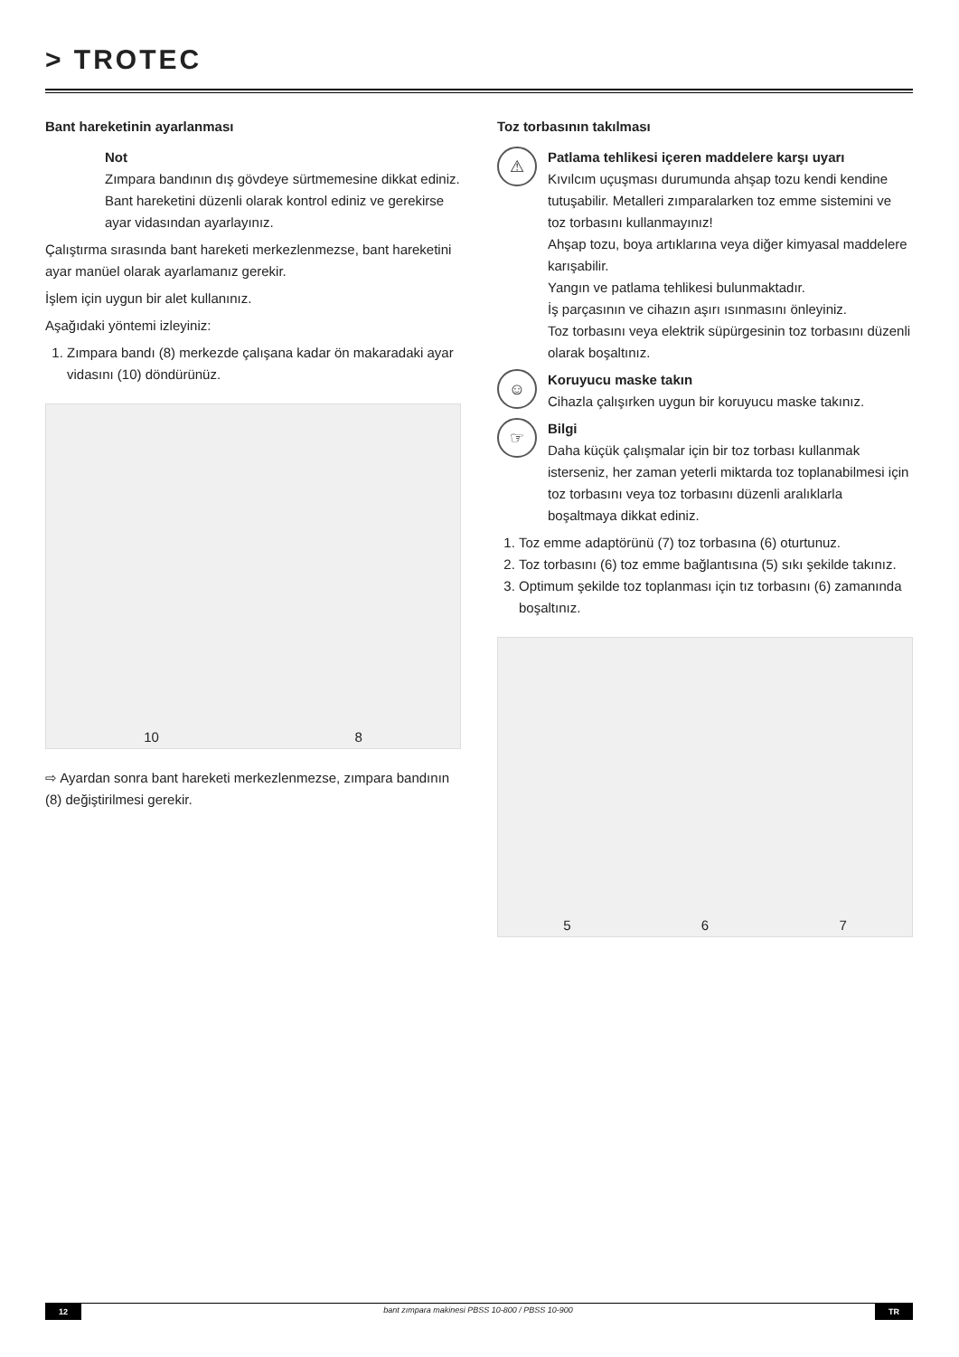> TROTEC
Bant hareketinin ayarlanması
Not
Zımpara bandının dış gövdeye sürtmemesine dikkat ediniz.
Bant hareketini düzenli olarak kontrol ediniz ve gerekirse ayar vidasından ayarlayınız.
Çalıştırma sırasında bant hareketi merkezlenmezse, bant hareketini ayar manüel olarak ayarlamanız gerekir.
İşlem için uygun bir alet kullanınız.
Aşağıdaki yöntemi izleyiniz:
1. Zımpara bandı (8) merkezde çalışana kadar ön makaradaki ayar vidasını (10) döndürünüz.
10 8
⇨ Ayardan sonra bant hareketi merkezlenmezse, zımpara bandının (8) değiştirilmesi gerekir.
Toz torbasının takılması
⚠
Patlama tehlikesi içeren maddelere karşı uyarı
Kıvılcım uçuşması durumunda ahşap tozu kendi kendine tutuşabilir. Metalleri zımparalarken toz emme sistemini ve toz torbasını kullanmayınız!
Ahşap tozu, boya artıklarına veya diğer kimyasal maddelere karışabilir.
Yangın ve patlama tehlikesi bulunmaktadır.
İş parçasının ve cihazın aşırı ısınmasını önleyiniz.
Toz torbasını veya elektrik süpürgesinin toz torbasını düzenli olarak boşaltınız.
☺
Koruyucu maske takın
Cihazla çalışırken uygun bir koruyucu maske takınız.
☞
Bilgi
Daha küçük çalışmalar için bir toz torbası kullanmak isterseniz, her zaman yeterli miktarda toz toplanabilmesi için toz torbasını veya toz torbasını düzenli aralıklarla boşaltmaya dikkat ediniz.
1. Toz emme adaptörünü (7) toz torbasına (6) oturtunuz.
2. Toz torbasını (6) toz emme bağlantısına (5) sıkı şekilde takınız.
3. Optimum şekilde toz toplanması için tız torbasını (6) zamanında boşaltınız.
5 6 7
12 bant zımpara makinesi PBSS 10-800 / PBSS 10-900 TR